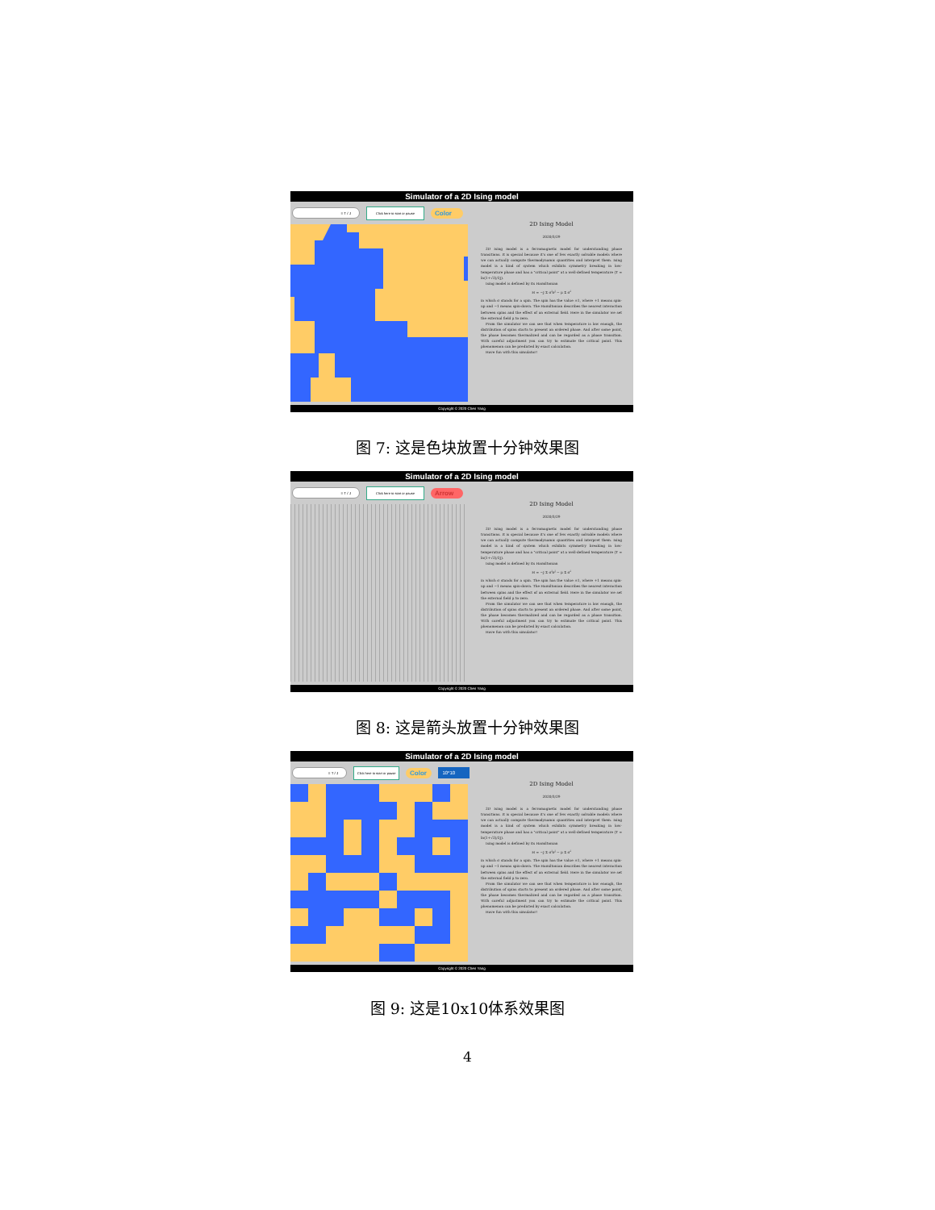Simulator of a 2D Ising model
= T / J
Click here to start or pause
Color
2D Ising Model
2020/3/29
2D Ising model is a ferromagnetic model for understanding phase transitions. It is special because it's one of few exactly solvable models where we can actually compute thermodynamic quantities and interpret them. Ising model is a kind of system which exhibits symmetry breaking in low-temperature phase and has a "critical point" at a well-defined temperature (T = ln(1+√2)/2J).
Ising model is defined by its Hamiltonian
H = −J Σ σ<sup>i</sup>σ<sup>j</sup> − μ Σ σ<sup>i</sup>
in which σ stands for a spin. The spin has the value ±1, where +1 means spin-up and −1 means spin-down. The Hamiltonian describes the nearest interaction between spins and the effect of an external field. Here in the simulator we set the external field μ to zero.
From the simulator we can see that when temperature is low enough, the distribution of spins starts to present an ordered phase. And after some point, the phase becomes thermalized and can be regarded as a phase transition. With careful adjustment you can try to estimate the critical point. This phenomenon can be predicted by exact calculation.
Have fun with this simulator!
Copyright © 2020 Chen Yang
图 7: 这是色块放置十分钟效果图
Simulator of a 2D Ising model
= T / J
Click here to start or pause
Arrow
2D Ising Model
2020/3/29
2D Ising model is a ferromagnetic model for understanding phase transitions. It is special because it's one of few exactly solvable models where we can actually compute thermodynamic quantities and interpret them. Ising model is a kind of system which exhibits symmetry breaking in low-temperature phase and has a "critical point" at a well-defined temperature (T = ln(1+√2)/2J).
Ising model is defined by its Hamiltonian
H = −J Σ σ<sup>i</sup>σ<sup>j</sup> − μ Σ σ<sup>i</sup>
in which σ stands for a spin. The spin has the value ±1, where +1 means spin-up and −1 means spin-down. The Hamiltonian describes the nearest interaction between spins and the effect of an external field. Here in the simulator we set the external field μ to zero.
From the simulator we can see that when temperature is low enough, the distribution of spins starts to present an ordered phase. And after some point, the phase becomes thermalized and can be regarded as a phase transition. With careful adjustment you can try to estimate the critical point. This phenomenon can be predicted by exact calculation.
Have fun with this simulator!
Copyright © 2020 Chen Yang
图 8: 这是箭头放置十分钟效果图
Simulator of a 2D Ising model
= T / J
Click here to start or pause
Color
10*10
2D Ising Model
2020/3/29
2D Ising model is a ferromagnetic model for understanding phase transitions. It is special because it's one of few exactly solvable models where we can actually compute thermodynamic quantities and interpret them. Ising model is a kind of system which exhibits symmetry breaking in low-temperature phase and has a "critical point" at a well-defined temperature (T = ln(1+√2)/2J).
Ising model is defined by its Hamiltonian
H = −J Σ σ<sup>i</sup>σ<sup>j</sup> − μ Σ σ<sup>i</sup>
in which σ stands for a spin. The spin has the value ±1, where +1 means spin-up and −1 means spin-down. The Hamiltonian describes the nearest interaction between spins and the effect of an external field. Here in the simulator we set the external field μ to zero.
From the simulator we can see that when temperature is low enough, the distribution of spins starts to present an ordered phase. And after some point, the phase becomes thermalized and can be regarded as a phase transition. With careful adjustment you can try to estimate the critical point. This phenomenon can be predicted by exact calculation.
Have fun with this simulator!
Copyright © 2020 Chen Yang
图 9: 这是10x10体系效果图
4